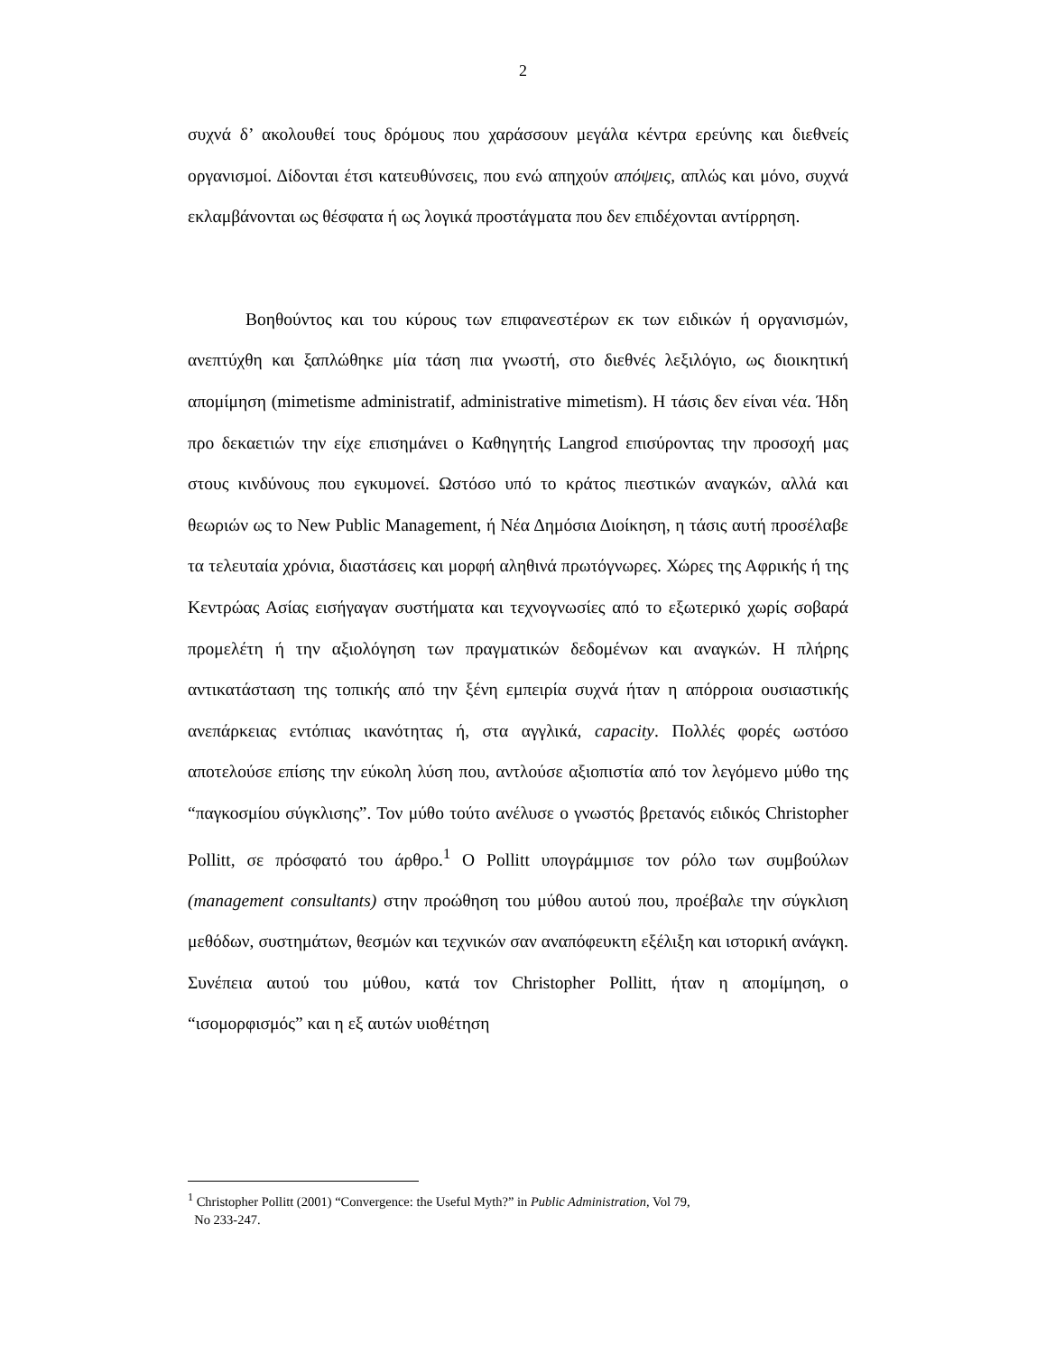2
συχνά δ’ ακολουθεί τους δρόμους που χαράσσουν μεγάλα κέντρα ερεύνης και διεθνείς οργανισμοί. Δίδονται έτσι κατευθύνσεις, που ενώ απηχούν απόψεις, απλώς και μόνο, συχνά εκλαμβάνονται ως θέσφατα ή ως λογικά προστάγματα που δεν επιδέχονται αντίρρηση.
Βοηθούντος και του κύρους των επιφανεστέρων εκ των ειδικών ή οργανισμών, ανεπτύχθη και ξαπλώθηκε μία τάση πια γνωστή, στο διεθνές λεξιλόγιο, ως διοικητική απομίμηση (mimetisme administratif, administrative mimetism). Η τάσις δεν είναι νέα. Ήδη προ δεκαετιών την είχε επισημάνει ο Καθηγητής Langrod επισύροντας την προσοχή μας στους κινδύνους που εγκυμονεί. Ωστόσο υπό το κράτος πιεστικών αναγκών, αλλά και θεωριών ως το New Public Management, ή Νέα Δημόσια Διοίκηση, η τάσις αυτή προσέλαβε τα τελευταία χρόνια, διαστάσεις και μορφή αληθινά πρωτόγνωρες. Χώρες της Αφρικής ή της Κεντρώας Ασίας εισήγαγαν συστήματα και τεχνογνωσίες από το εξωτερικό χωρίς σοβαρά προμελέτη ή την αξιολόγηση των πραγματικών δεδομένων και αναγκών. Η πλήρης αντικατάσταση της τοπικής από την ξένη εμπειρία συχνά ήταν η απόρροια ουσιαστικής ανεπάρκειας εντόπιας ικανότητας ή, στα αγγλικά, capacity. Πολλές φορές ωστόσο αποτελούσε επίσης την εύκολη λύση που, αντλούσε αξιοπιστία από τον λεγόμενο μύθο της “παγκοσμίου σύγκλισης”. Τον μύθο τούτο ανέλυσε ο γνωστός βρετανός ειδικός Christopher Pollitt, σε πρόσφατό του άρθρο.<sup>1</sup> Ο Pollitt υπογράμμισε τον ρόλο των συμβούλων (management consultants) στην προώθηση του μύθου αυτού που, προέβαλε την σύγκλιση μεθόδων, συστημάτων, θεσμών και τεχνικών σαν αναπόφευκτη εξέλιξη και ιστορική ανάγκη. Συνέπεια αυτού του μύθου, κατά τον Christopher Pollitt, ήταν η απομίμηση, ο “ισομορφισμός” και η εξ αυτών υιοθέτηση
<sup>1</sup> Christopher Pollitt (2001) “Convergence: the Useful Myth?” in Public Administration, Vol 79,
No 233-247.